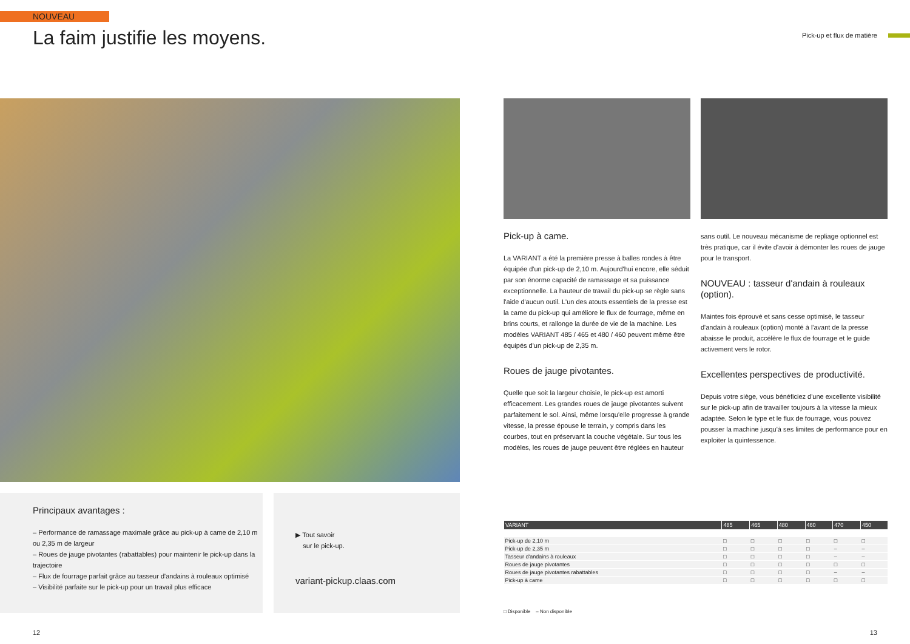NOUVEAU
La faim justifie les moyens. Pick-up et flux de matière
Pick-up à came.
La VARIANT a été la première presse à balles rondes à être équipée d'un pick-up de 2,10 m. Aujourd'hui encore, elle séduit par son énorme capacité de ramassage et sa puissance exceptionnelle. La hauteur de travail du pick-up se règle sans l'aide d'aucun outil. L'un des atouts essentiels de la presse est la came du pick-up qui améliore le flux de fourrage, même en brins courts, et rallonge la durée de vie de la machine. Les modèles VARIANT 485 / 465 et 480 / 460 peuvent même être équipés d'un pick-up de 2,35 m.
Roues de jauge pivotantes.
Quelle que soit la largeur choisie, le pick-up est amorti efficacement. Les grandes roues de jauge pivotantes suivent parfaitement le sol. Ainsi, même lorsqu'elle progresse à grande vitesse, la presse épouse le terrain, y compris dans les courbes, tout en préservant la couche végétale. Sur tous les modèles, les roues de jauge peuvent être réglées en hauteur
sans outil. Le nouveau mécanisme de repliage optionnel est très pratique, car il évite d'avoir à démonter les roues de jauge pour le transport.
NOUVEAU : tasseur d'andain à rouleaux (option).
Maintes fois éprouvé et sans cesse optimisé, le tasseur d'andain à rouleaux (option) monté à l'avant de la presse abaisse le produit, accélère le flux de fourrage et le guide activement vers le rotor.
Excellentes perspectives de productivité.
Depuis votre siège, vous bénéficiez d'une excellente visibilité sur le pick-up afin de travailler toujours à la vitesse la mieux adaptée. Selon le type et le flux de fourrage, vous pouvez pousser la machine jusqu'à ses limites de performance pour en exploiter la quintessence.
Principaux avantages :
– Performance de ramassage maximale grâce au pick-up à came de 2,10 m ou 2,35 m de largeur
– Roues de jauge pivotantes (rabattables) pour maintenir le pick-up dans la trajectoire
– Flux de fourrage parfait grâce au tasseur d'andains à rouleaux optimisé
– Visibilité parfaite sur le pick-up pour un travail plus efficace
▶ Tout savoir
sur le pick-up.
variant-pickup.claas.com
| VARIANT | 485 | 465 | 480 | 460 | 470 | 450 |
| --- | --- | --- | --- | --- | --- | --- |
| Pick-up de 2,10 m | □ | □ | □ | □ | □ | □ |
| Pick-up de 2,35 m | □ | □ | □ | □ | – | – |
| Tasseur d'andains à rouleaux | □ | □ | □ | □ | – | – |
| Roues de jauge pivotantes | □ | □ | □ | □ | □ | □ |
| Roues de jauge pivotantes rabattables | □ | □ | □ | □ | – | – |
| Pick-up à came | □ | □ | □ | □ | □ | □ |
□ Disponible – Non disponible
12 13